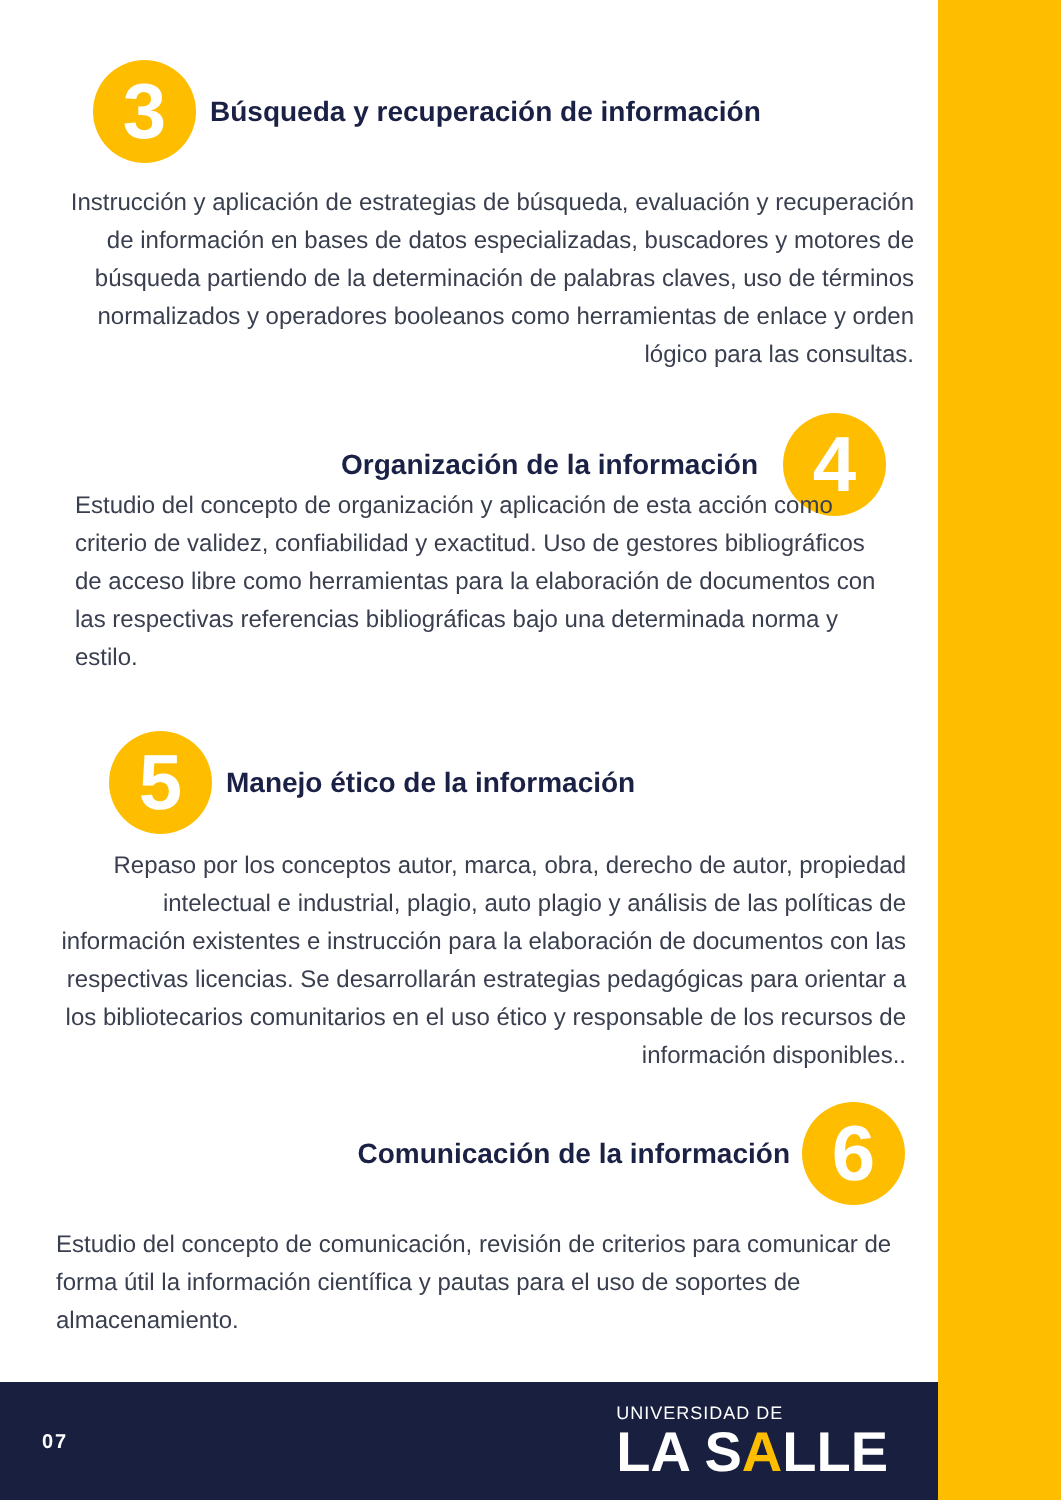3
Búsqueda y recuperación de información
Instrucción y aplicación de estrategias de búsqueda, evaluación y recuperación de información en bases de datos especializadas, buscadores y motores de búsqueda partiendo de la determinación de palabras claves, uso de términos normalizados y operadores booleanos como herramientas de enlace y orden lógico para las consultas.
Organización de la información
4
Estudio del concepto de organización y aplicación de esta acción como criterio de validez, confiabilidad y exactitud. Uso de gestores bibliográficos de acceso libre como herramientas para la elaboración de documentos con las respectivas referencias bibliográficas bajo una determinada norma y estilo.
5
Manejo ético de la información
Repaso por los conceptos autor, marca, obra, derecho de autor, propiedad intelectual e industrial, plagio, auto plagio y análisis de las políticas de información existentes e instrucción para la elaboración de documentos con las respectivas licencias. Se desarrollarán estrategias pedagógicas para orientar a los bibliotecarios comunitarios en el uso ético y responsable de los recursos de información disponibles..
Comunicación de la información
6
Estudio del concepto de comunicación, revisión de criterios para comunicar de forma útil la información científica y pautas para el uso de soportes de almacenamiento.
07
UNIVERSIDAD DE
LA SALLE